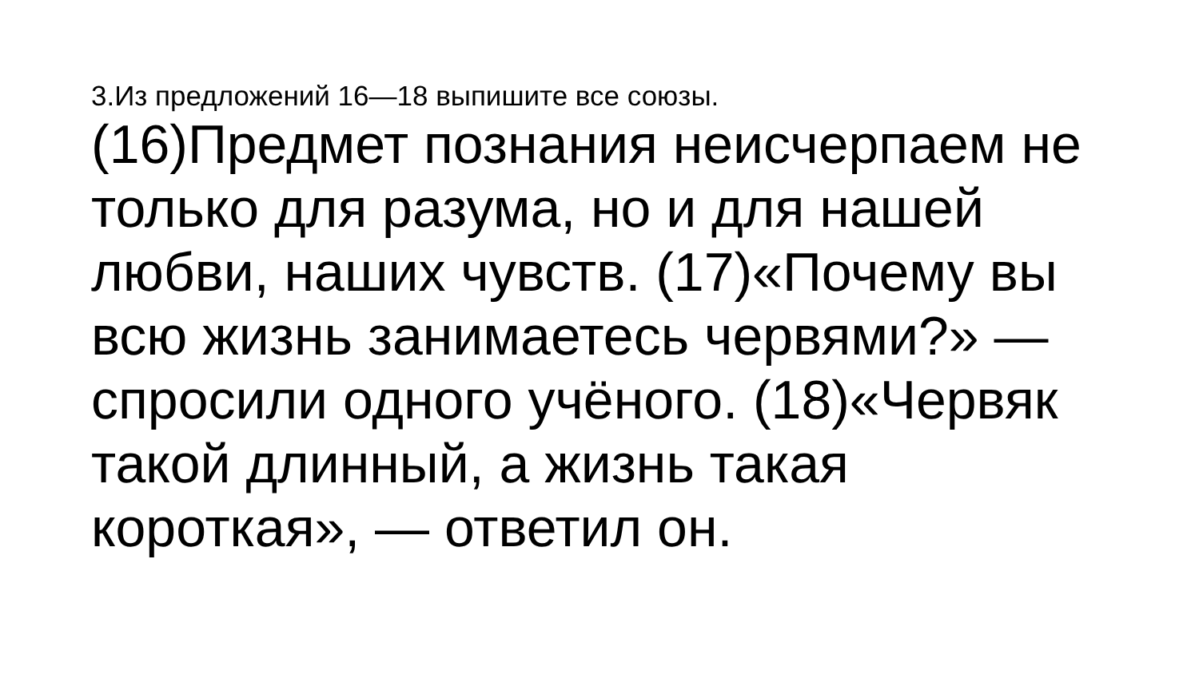3.Из предложений 16—18 выпишите все союзы.
(16)Предмет познания неисчерпаем не только для разума, но и для нашей любви, наших чувств. (17)«Почему вы всю жизнь занимаетесь червями?» — спросили одного учёного. (18)«Червяк такой длинный, а жизнь такая короткая», — ответил он.